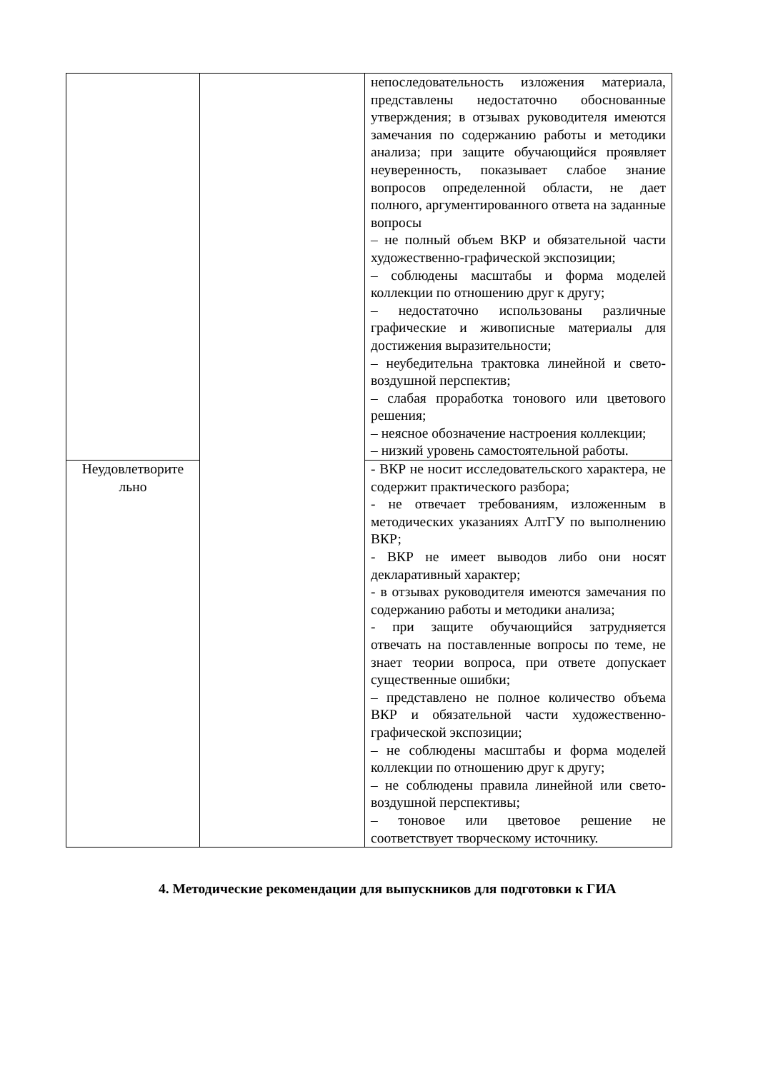| | | непоследовательность изложения материала, представлены недостаточно обоснованные утверждения; в отзывах руководителя имеются замечания по содержанию работы и методики анализа; при защите обучающийся проявляет неуверенность, показывает слабое знание вопросов определенной области, не дает полного, аргументированного ответа на заданные вопросы – не полный объем ВКР и обязательной части художественно-графической экспозиции; – соблюдены масштабы и форма моделей коллекции по отношению друг к другу; – недостаточно использованы различные графические и живописные материалы для достижения выразительности; – неубедительна трактовка линейной и свето-воздушной перспектив; – слабая проработка тонового или цветового решения; – неясное обозначение настроения коллекции; – низкий уровень самостоятельной работы. |
| Неудовлетворите льно | | - ВКР не носит исследовательского характера, не содержит практического разбора; - не отвечает требованиям, изложенным в методических указаниях АлтГУ по выполнению ВКР; - ВКР не имеет выводов либо они носят декларативный характер; - в отзывах руководителя имеются замечания по содержанию работы и методики анализа; - при защите обучающийся затрудняется отвечать на поставленные вопросы по теме, не знает теории вопроса, при ответе допускает существенные ошибки; – представлено не полное количество объема ВКР и обязательной части художественно-графической экспозиции; – не соблюдены масштабы и форма моделей коллекции по отношению друг к другу; – не соблюдены правила линейной или свето-воздушной перспективы; – тоновое или цветовое решение не соответствует творческому источнику. |
4. Методические рекомендации для выпускников для подготовки к ГИА